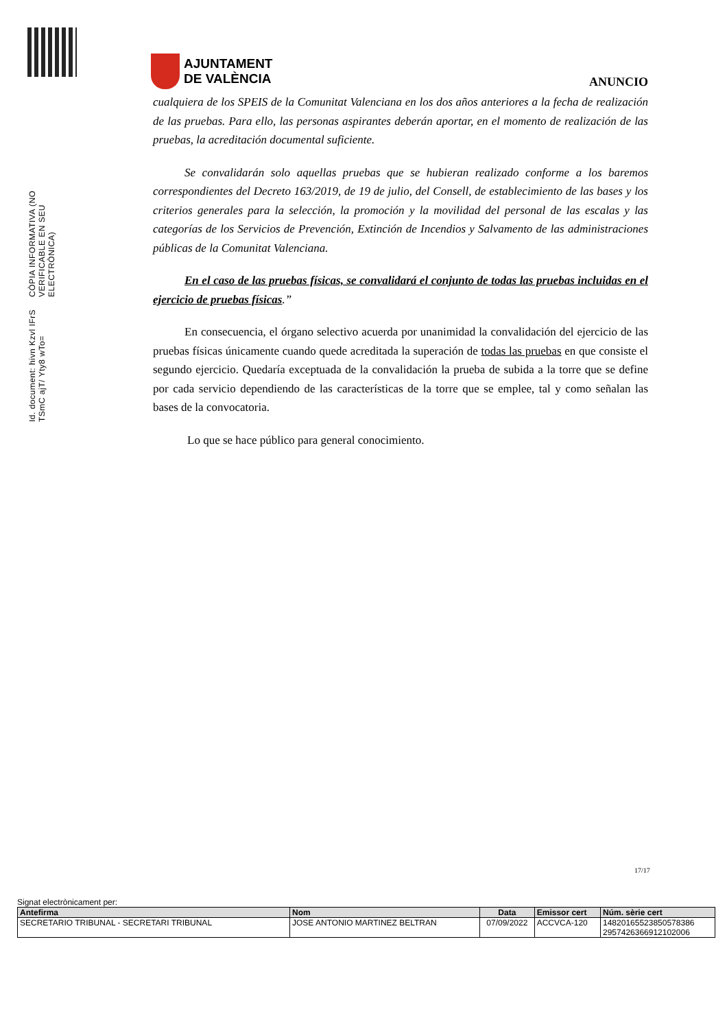Id. document: hivn Kzvl IFrS TSmC ajT/ Yty8 wTo=
CÒPIA INFORMATIVA (NO VERIFICABLE EN SEU ELECTRÒNICA)
AJUNTAMENT
DE VALÈNCIA
ANUNCIO
cualquiera de los SPEIS de la Comunitat Valenciana en los dos años anteriores a la fecha de realización de las pruebas. Para ello, las personas aspirantes deberán aportar, en el momento de realización de las pruebas, la acreditación documental suficiente.
Se convalidarán solo aquellas pruebas que se hubieran realizado conforme a los baremos correspondientes del Decreto 163/2019, de 19 de julio, del Consell, de establecimiento de las bases y los criterios generales para la selección, la promoción y la movilidad del personal de las escalas y las categorías de los Servicios de Prevención, Extinción de Incendios y Salvamento de las administraciones públicas de la Comunitat Valenciana.
En el caso de las pruebas físicas, se convalidará el conjunto de todas las pruebas incluidas en el ejercicio de pruebas físicas.”
En consecuencia, el órgano selectivo acuerda por unanimidad la convalidación del ejercicio de las pruebas físicas únicamente cuando quede acreditada la superación de todas las pruebas en que consiste el segundo ejercicio. Quedaría exceptuada de la convalidación la prueba de subida a la torre que se define por cada servicio dependiendo de las características de la torre que se emplee, tal y como señalan las bases de la convocatoria.
Lo que se hace público para general conocimiento.
17/17
Signat electrònicament per:
| Antefirma | Nom | Data | Emissor cert | Núm. sèrie cert |
| --- | --- | --- | --- | --- |
| SECRETARIO TRIBUNAL - SECRETARI TRIBUNAL | JOSE ANTONIO MARTINEZ BELTRAN | 07/09/2022 | ACCVCA-120 | 14820165523850578386 2957426366912102006 |